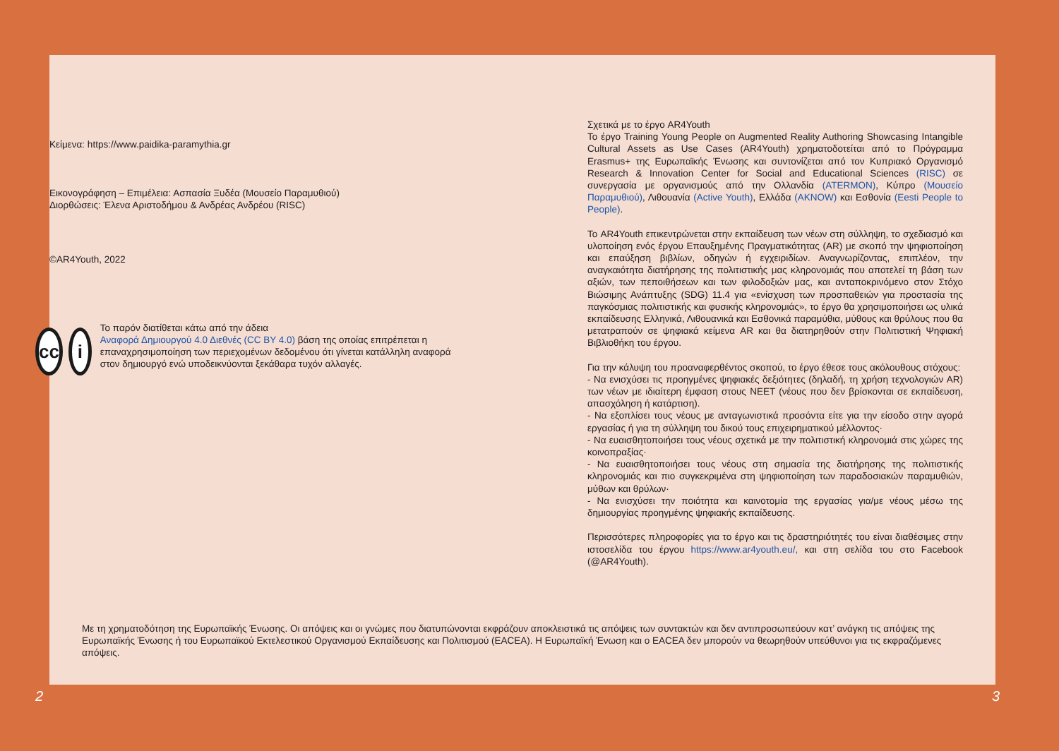Κείμενα: https://www.paidika-paramythia.gr
Εικονογράφηση – Επιμέλεια: Ασπασία Ξυδέα (Μουσείο Παραμυθιού)
Διορθώσεις: Έλενα Αριστοδήμου & Ανδρέας Ανδρέου (RISC)
©AR4Youth, 2022
cc i
Το παρόν διατίθεται κάτω από την άδεια
Αναφορά Δημιουργού 4.0 Διεθνές (CC BY 4.0) βάση της οποίας επιτρέπεται η επαναχρησιμοποίηση των περιεχομένων δεδομένου ότι γίνεται κατάλληλη αναφορά στον δημιουργό ενώ υποδεικνύονται ξεκάθαρα τυχόν αλλαγές.
Σχετικά με το έργο AR4Youth
Το έργο Training Young People on Augmented Reality Authoring Showcasing Intangible Cultural Assets as Use Cases (AR4Youth) χρηματοδοτείται από το Πρόγραμμα Erasmus+ της Ευρωπαϊκής Ένωσης και συντονίζεται από τον Κυπριακό Οργανισμό Research & Innovation Center for Social and Educational Sciences (RISC) σε συνεργασία με οργανισμούς από την Ολλανδία (ATERMON), Κύπρο (Μουσείο Παραμυθιού), Λιθουανία (Active Youth), Ελλάδα (AKNOW) και Εσθονία (Eesti People to People).
Το AR4Youth επικεντρώνεται στην εκπαίδευση των νέων στη σύλληψη, το σχεδιασμό και υλοποίηση ενός έργου Επαυξημένης Πραγματικότητας (AR) με σκοπό την ψηφιοποίηση και επαύξηση βιβλίων, οδηγών ή εγχειριδίων. Αναγνωρίζοντας, επιπλέον, την αναγκαιότητα διατήρησης της πολιτιστικής μας κληρονομιάς που αποτελεί τη βάση των αξιών, των πεποιθήσεων και των φιλοδοξιών μας, και ανταποκρινόμενο στον Στόχο Βιώσιμης Ανάπτυξης (SDG) 11.4 για «ενίσχυση των προσπαθειών για προστασία της παγκόσμιας πολιτιστικής και φυσικής κληρονομιάς», το έργο θα χρησιμοποιήσει ως υλικά εκπαίδευσης Ελληνικά, Λιθουανικά και Εσθονικά παραμύθια, μύθους και θρύλους που θα μετατραπούν σε ψηφιακά κείμενα AR και θα διατηρηθούν στην Πολιτιστική Ψηφιακή Βιβλιοθήκη του έργου.
Για την κάλυψη του προαναφερθέντος σκοπού, το έργο έθεσε τους ακόλουθους στόχους:
- Να ενισχύσει τις προηγμένες ψηφιακές δεξιότητες (δηλαδή, τη χρήση τεχνολογιών AR) των νέων με ιδιαίτερη έμφαση στους NEET (νέους που δεν βρίσκονται σε εκπαίδευση, απασχόληση ή κατάρτιση).
- Να εξοπλίσει τους νέους με ανταγωνιστικά προσόντα είτε για την είσοδο στην αγορά εργασίας ή για τη σύλληψη του δικού τους επιχειρηματικού μέλλοντος·
- Να ευαισθητοποιήσει τους νέους σχετικά με την πολιτιστική κληρονομιά στις χώρες της κοινοπραξίας·
- Να ευαισθητοποιήσει τους νέους στη σημασία της διατήρησης της πολιτιστικής κληρονομιάς και πιο συγκεκριμένα στη ψηφιοποίηση των παραδοσιακών παραμυθιών, μύθων και θρύλων·
- Να ενισχύσει την ποιότητα και καινοτομία της εργασίας για/με νέους μέσω της δημιουργίας προηγμένης ψηφιακής εκπαίδευσης.
Περισσότερες πληροφορίες για το έργο και τις δραστηριότητές του είναι διαθέσιμες στην ιστοσελίδα του έργου https://www.ar4youth.eu/, και στη σελίδα του στο Facebook (@AR4Youth).
Με τη χρηματοδότηση της Ευρωπαϊκής Ένωσης. Οι απόψεις και οι γνώμες που διατυπώνονται εκφράζουν αποκλειστικά τις απόψεις των συντακτών και δεν αντιπροσωπεύουν κατ’ ανάγκη τις απόψεις της Ευρωπαϊκής Ένωσης ή του Ευρωπαϊκού Εκτελεστικού Οργανισμού Εκπαίδευσης και Πολιτισμού (EACEA). Η Ευρωπαϊκή Ένωση και ο EACEA δεν μπορούν να θεωρηθούν υπεύθυνοι για τις εκφραζόμενες απόψεις.
2 3